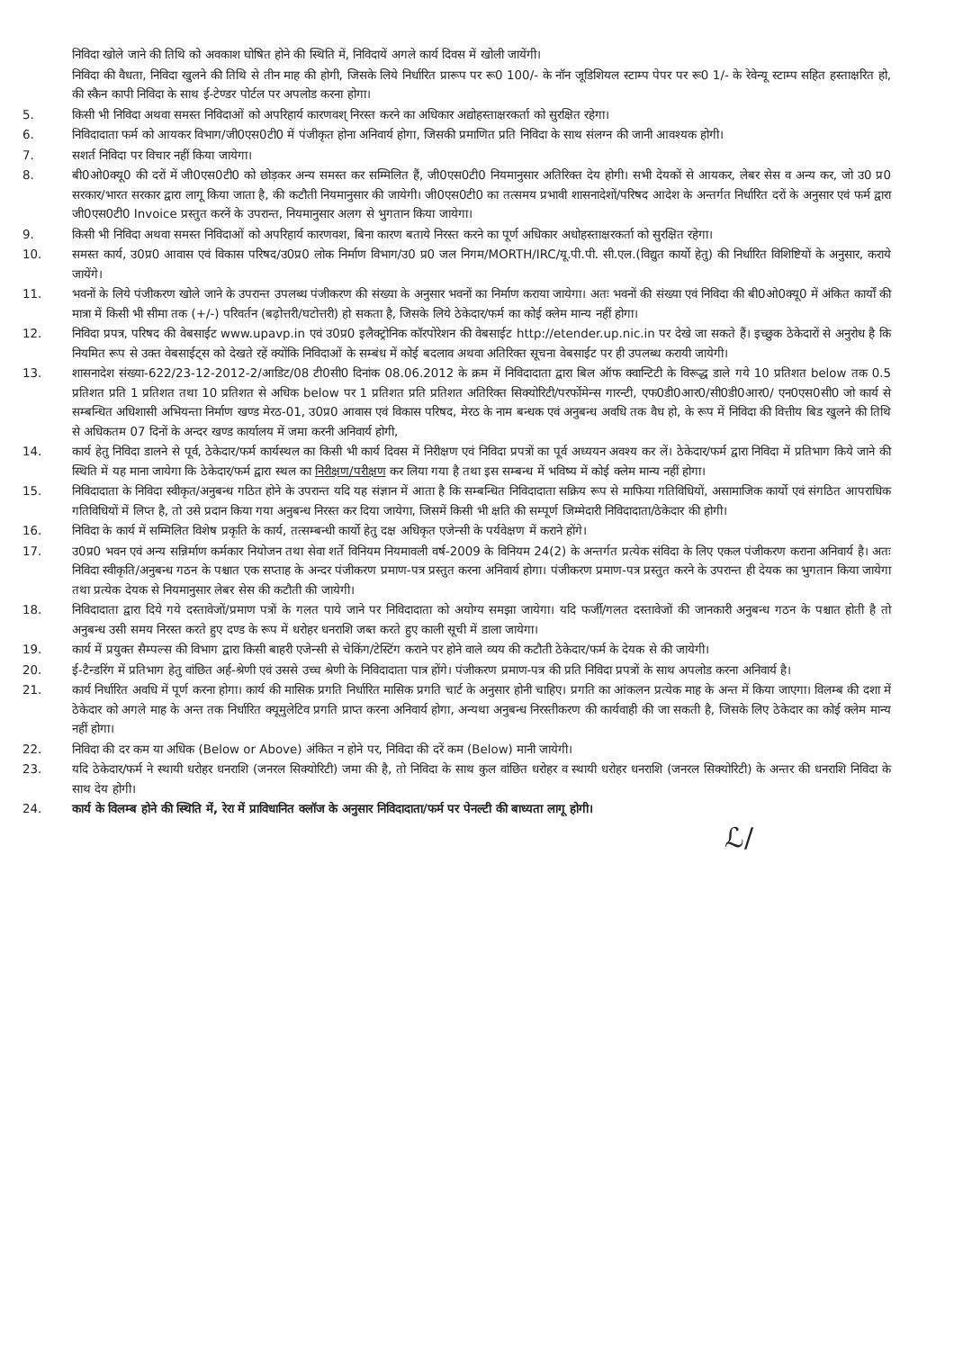निविदा खोले जाने की तिथि को अवकाश घोषित होने की स्थिति में, निविदायें अगले कार्य दिवस में खोली जायेंगी।
निविदा की वैधता, निविदा खुलने की तिथि से तीन माह की होगी, जिसके लिये निर्धारित प्रारूप पर रू0 100/- के नॉन जूडिशियल स्टाम्प पेपर पर रू0 1/- के रेवेन्यू स्टाम्प सहित हस्ताक्षरित हो, की स्कैन कापी निविदा के साथ ई-टेण्डर पोर्टल पर अपलोड करना होगा।
5. किसी भी निविदा अथवा समस्त निविदाओं को अपरिहार्य कारणवश् निरस्त करने का अधिकार अद्योहस्ताक्षरकर्ता को सुरक्षित रहेगा।
6. निविदादाता फर्म को आयकर विभाग/जी0एस0टी0 में पंजीकृत होना अनिवार्य होगा, जिसकी प्रमाणित प्रति निविदा के साथ संलग्न की जानी आवश्यक होगी।
7. सशर्त निविदा पर विचार नहीं किया जायेगा।
8. बी0ओ0क्यू0 की दरों में जी0एस0टी0 को छोड़कर अन्य समस्त कर सम्मिलित हैं, जी0एस0टी0 नियमानुसार अतिरिक्त देय होगी। सभी देयकों से आयकर, लेबर सेस व अन्य कर, जो उ0 प्र0 सरकार/भारत सरकार द्वारा लागू किया जाता है, की कटौती नियमानुसार की जायेगी। जी0एस0टी0 का तत्समय प्रभावी शासनादेशों/परिषद आदेश के अन्तर्गत निर्धारित दरों के अनुसार एवं फर्म द्वारा जी0एस0टी0 Invoice प्रस्तुत करनें के उपरान्त, नियमानुसार अलग से भुगतान किया जायेगा।
9. किसी भी निविदा अथवा समस्त निविदाओं को अपरिहार्य कारणवश, बिना कारण बताये निरस्त करने का पूर्ण अधिकार अधोहस्ताक्षरकर्ता को सुरक्षित रहेगा।
10. समस्त कार्य, उ0प्र0 आवास एवं विकास परिषद/उ0प्र0 लोक निर्माण विभाग/उ0 प्र0 जल निगम/MORTH/IRC/यू.पी.पी. सी.एल.(विद्युत कार्यो हेतु) की निर्धारित विशिष्टियों के अनुसार, कराये जायेंगे।
11. भवनों के लिये पंजीकरण खोले जाने के उपरान्त उपलब्ध पंजीकरण की संख्या के अनुसार भवनों का निर्माण कराया जायेगा। अतः भवनों की संख्या एवं निविदा की बी0ओ0क्यू0 में अंकित कार्यों की मात्रा में किसी भी सीमा तक (+/-) परिवर्तन (बढ़ोत्तरी/घटोत्तरी) हो सकता है, जिसके लिये ठेकेदार/फर्म का कोई क्लेम मान्य नहीं होगा।
12. निविदा प्रपत्र, परिषद की वेबसाईट www.upavp.in एवं उ0प्र0 इलैक्ट्रोनिक कॉरपोरेशन की वेबसाईट http://etender.up.nic.in पर देखे जा सकते हैं। इच्छुक ठेकेदारों से अनुरोध है कि नियमित रूप से उक्त वेबसाईट्स को देखते रहें क्योंकि निविदाओं के सम्बंध में कोई बदलाव अथवा अतिरिक्त सूचना वेबसाईट पर ही उपलब्ध करायी जायेगी।
13. शासनादेश संख्या-622/23-12-2012-2/आडिट/08 टी0सी0 दिनांक 08.06.2012 के क्रम में निविदादाता द्वारा बिल ऑफ क्वान्टिटी के विरूद्ध डाले गये 10 प्रतिशत below तक 0.5 प्रतिशत प्रति 1 प्रतिशत तथा 10 प्रतिशत से अधिक below पर 1 प्रतिशत प्रति प्रतिशत अतिरिक्त सिक्योरिटी/परर्फोमेन्स गारन्टी, एफ0डी0आर0/सी0डी0आर0/ एन0एस0सी0 जो कार्य से सम्बन्धित अधिशासी अभियन्ता निर्माण खण्ड मेरठ-01, उ0प्र0 आवास एवं विकास परिषद, मेरठ के नाम बन्धक एवं अनुबन्ध अवधि तक वैध हो, के रूप में निविदा की वित्तीय बिड खुलने की तिथि से अधिकतम 07 दिनों के अन्दर खण्ड कार्यालय में जमा करनी अनिवार्य होगी,
14. कार्य हेतु निविदा डालने से पूर्व, ठेकेदार/फर्म कार्यस्थल का किसी भी कार्य दिवस में निरीक्षण एवं निविदा प्रपत्रों का पूर्व अध्ययन अवश्य कर लें। ठेकेदार/फर्म द्वारा निविदा में प्रतिभाग किये जाने की स्थिति में यह माना जायेगा कि ठेकेदार/फर्म द्वारा स्थल का निरीक्षण/परीक्षण कर लिया गया है तथा इस सम्बन्ध में भविष्य में कोई क्लेम मान्य नहीं होगा।
15. निविदादाता के निविदा स्वीकृत/अनुबन्ध गठित होने के उपरान्त यदि यह संज्ञान में आता है कि सम्बन्धित निविदादाता सक्रिय रूप से माफिया गतिविधियों, असामाजिक कार्यो एवं संगठित आपराधिक गतिविधियों में लिप्त है, तो उसे प्रदान किया गया अनुबन्ध निरस्त कर दिया जायेगा, जिसमें किसी भी क्षति की सम्पूर्ण जिम्मेदारी निविदादाता/ठेकेदार की होगी।
16. निविदा के कार्य में सम्मिलित विशेष प्रकृति के कार्य, तत्सम्बन्धी कार्यो हेतु दक्ष अधिकृत एजेन्सी के पर्यवेक्षण में कराने होंगे।
17. उ0प्र0 भवन एवं अन्य सन्निर्माण कर्मकार नियोजन तथा सेवा शर्ते विनियम नियमावली वर्ष-2009 के विनियम 24(2) के अन्तर्गत प्रत्येक संविदा के लिए एकल पंजीकरण कराना अनिवार्य है। अतः निविदा स्वीकृति/अनुबन्ध गठन के पश्चात एक सप्ताह के अन्दर पंजीकरण प्रमाण-पत्र प्रस्तुत करना अनिवार्य होगा। पंजीकरण प्रमाण-पत्र प्रस्तुत करने के उपरान्त ही देयक का भुगतान किया जायेगा तथा प्रत्येक देयक से नियमानुसार लेबर सेस की कटौती की जायेगी।
18. निविदादाता द्वारा दिये गये दस्तावेजों/प्रमाण पत्रों के गलत पाये जाने पर निविदादाता को अयोग्य समझा जायेगा। यदि फर्जी/गलत दस्तावेजों की जानकारी अनुबन्ध गठन के पश्चात होती है तो अनुबन्ध उसी समय निरस्त करते हुए दण्ड के रूप में धरोहर धनराशि जब्त करते हुए काली सूची में डाला जायेगा।
19. कार्य में प्रयुक्त सैम्पल्स की विभाग द्वारा किसी बाहरी एजेन्सी से चेकिंग/टेस्टिंग कराने पर होने वाले व्यय की कटौती ठेकेदार/फर्म के देयक से की जायेगी।
20. ई-टैन्डरिंग में प्रतिभाग हेतु वांछित अर्ह-श्रेणी एवं उससे उच्च श्रेणी के निविदादाता पात्र होंगे। पंजीकरण प्रमाण-पत्र की प्रति निविदा प्रपत्रों के साथ अपलोड करना अनिवार्य है।
21. कार्य निर्धारित अवधि में पूर्ण करना होगा। कार्य की मासिक प्रगति निर्धारित मासिक प्रगति चार्ट के अनुसार होनी चाहिए। प्रगति का आंकलन प्रत्येक माह के अन्त में किया जाएगा। विलम्ब की दशा में ठेकेदार को अगले माह के अन्त तक निर्धारित क्यूमुलेटिव प्रगति प्राप्त करना अनिवार्य होगा, अन्यथा अनुबन्ध निरस्तीकरण की कार्यवाही की जा सकती है, जिसके लिए ठेकेदार का कोई क्लेम मान्य नहीं होगा।
22. निविदा की दर कम या अधिक (Below or Above) अंकित न होने पर, निविदा की दरें कम (Below) मानी जायेगी।
23. यदि ठेकेदार/फर्म ने स्थायी धरोहर धनराशि (जनरल सिक्योरिटी) जमा की है, तो निविदा के साथ कुल वांछित धरोहर व स्थायी धरोहर धनराशि (जनरल सिक्योरिटी) के अन्तर की धनराशि निविदा के साथ देय होगी।
24. कार्य के विलम्ब होने की स्थिति में, रेरा में प्राविधानित क्लॉज के अनुसार निविदादाता/फर्म पर पेनल्टी की बाध्यता लागू होगी।
ℒ/